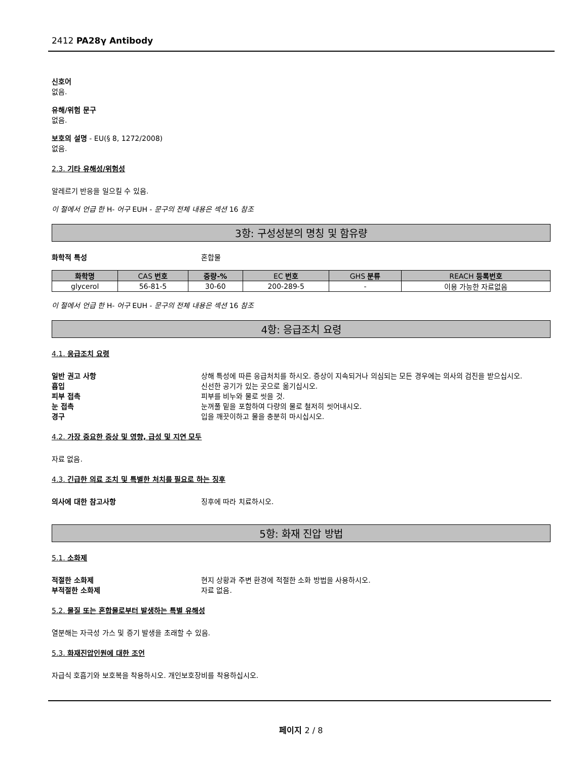2412 PA28γ Antibody
신호어
없음.
유해/위험 문구
없음.
보호의 설명 - EU(§ 8, 1272/2008)
없음.
2.3. 기타 유해성/위험성
알레르기 반응을 일으킬 수 있음.
이 절에서 언급 한 H- 어구 EUH - 문구의 전체 내용은 섹션 16 참조
3항: 구성성분의 명칭 및 함유량
화학적 특성 혼합물
| 화학명 | CAS 번호 | 중량-% | EC 번호 | GHS 분류 | REACH 등록번호 |
| --- | --- | --- | --- | --- | --- |
| glycerol | 56-81-5 | 30-60 | 200-289-5 | - | 이용 가능한 자료없음 |
이 절에서 언급 한 H- 어구 EUH - 문구의 전체 내용은 섹션 16 참조
4항: 응급조치 요령
4.1. 응급조치 요령
일반 권고 사항 상해 특성에 따른 응급처치를 하시오. 증상이 지속되거나 의심되는 모든 경우에는 의사의 검진을 받으십시오.
흡입 신선한 공기가 있는 곳으로 옮기십시오.
피부 접촉 피부를 비누와 물로 씻을 것.
눈 접촉 눈꺼풀 밑을 포함하여 다량의 물로 철저히 씻어내시오.
경구 입을 깨끗이하고 물을 충분히 마시십시오.
4.2. 가장 중요한 증상 및 영향, 급성 및 지연 모두
자료 없음.
4.3. 긴급한 의료 조치 및 특별한 처치를 필요로 하는 징후
의사에 대한 참고사항 징후에 따라 치료하시오.
5항: 화재 진압 방법
5.1. 소화제
적절한 소화제 현지 상황과 주변 환경에 적절한 소화 방법을 사용하시오.
부적절한 소화제 자료 없음.
5.2. 물질 또는 혼합물로부터 발생하는 특별 유해성
열분해는 자극성 가스 및 증기 발생을 초래할 수 있음.
5.3. 화재진압인원에 대한 조언
자급식 호흡기와 보호복을 착용하시오. 개인보호장비를 착용하십시오.
페이지 2 / 8